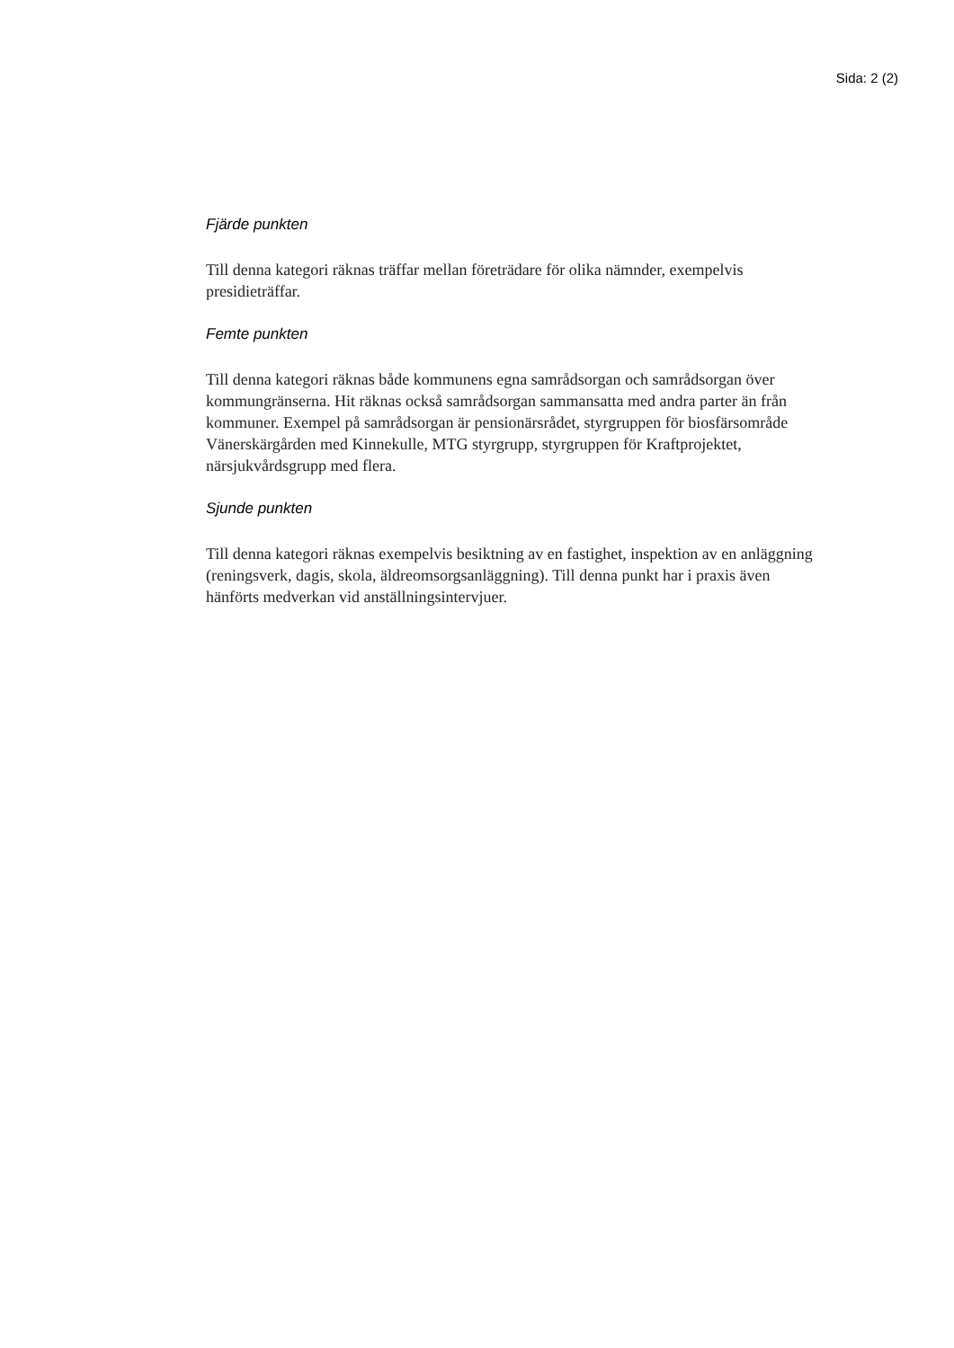Sida: 2 (2)
Fjärde punkten
Till denna kategori räknas träffar mellan företrädare för olika nämnder, exempelvis presidieträffar.
Femte punkten
Till denna kategori räknas både kommunens egna samrådsorgan och samrådsorgan över kommungränserna. Hit räknas också samrådsorgan sammansatta med andra parter än från kommuner. Exempel på samrådsorgan är pensionärsrådet, styrgruppen för biosfärsområde Vänerskärgården med Kinnekulle, MTG styrgrupp, styrgruppen för Kraftprojektet, närsjukvårdsgrupp med flera.
Sjunde punkten
Till denna kategori räknas exempelvis besiktning av en fastighet, inspektion av en anläggning (reningsverk, dagis, skola, äldreomsorgsanläggning). Till denna punkt har i praxis även hänförts medverkan vid anställningsintervjuer.